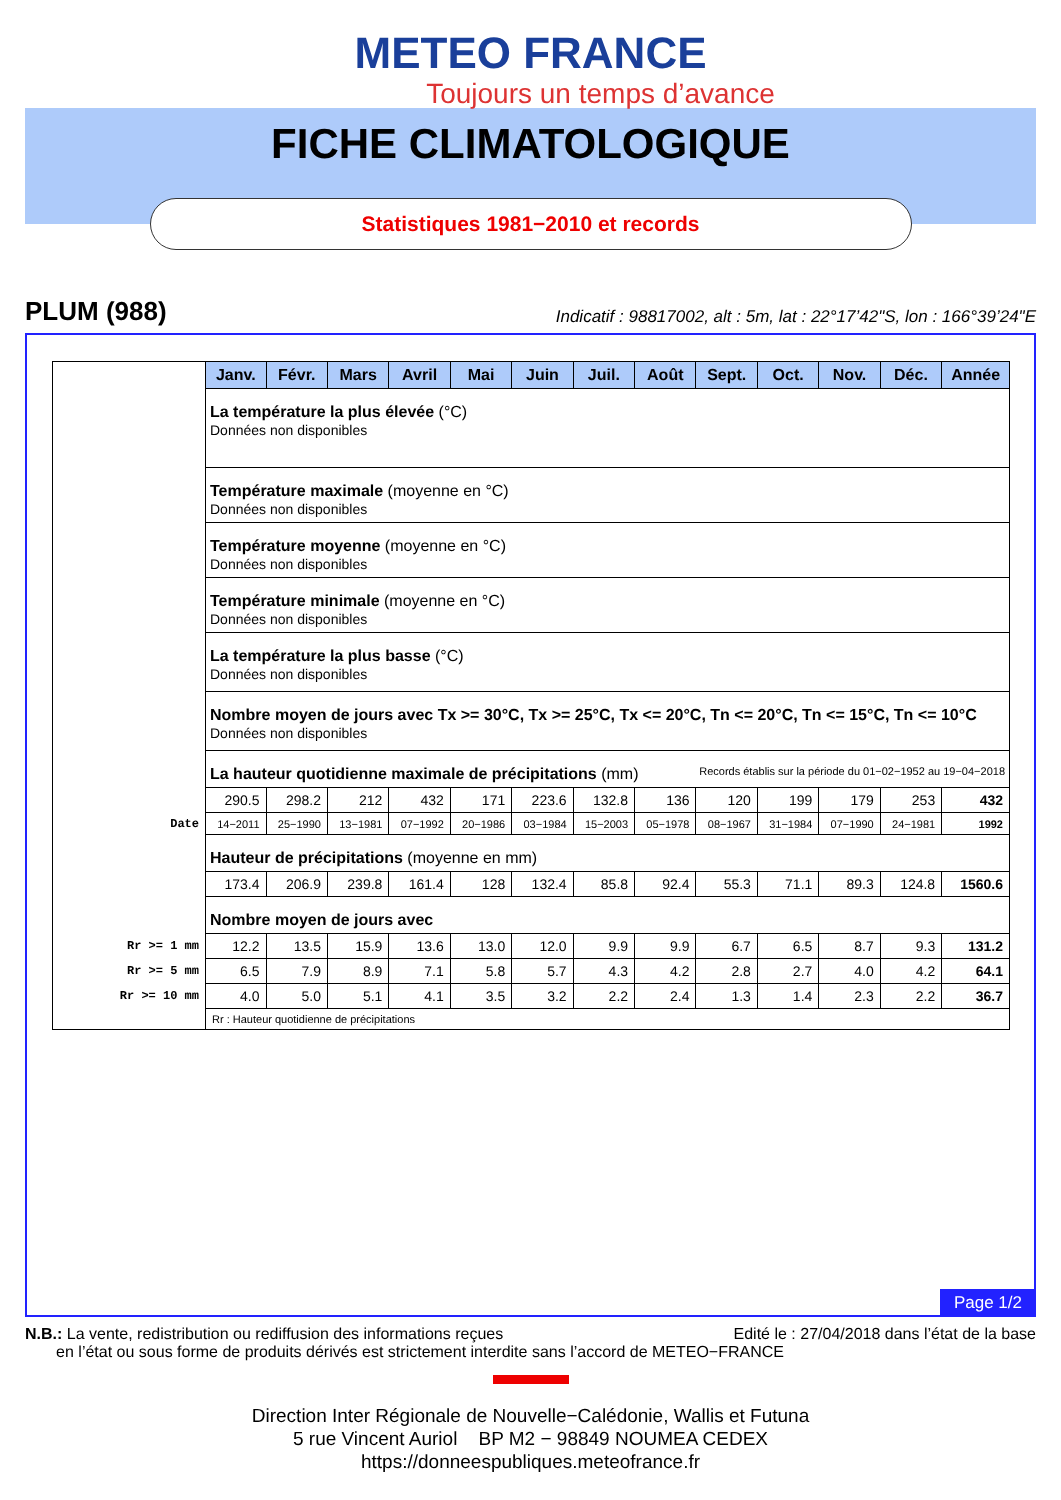METEO FRANCE
Toujours un temps d’avance
FICHE CLIMATOLOGIQUE
Statistiques 1981−2010 et records
PLUM (988) Indicatif : 98817002, alt : 5m, lat : 22°17’42"S, lon : 166°39’24"E
| | Janv. | Févr. | Mars | Avril | Mai | Juin | Juil. | Août | Sept. | Oct. | Nov. | Déc. | Année |
| | La température la plus élevée (°C) Données non disponibles | | | | | | | | | | | | |
| | Température maximale (moyenne en °C) Données non disponibles | | | | | | | | | | | | |
| | Température moyenne (moyenne en °C) Données non disponibles | | | | | | | | | | | | |
| | Température minimale (moyenne en °C) Données non disponibles | | | | | | | | | | | | |
| | La température la plus basse (°C) Données non disponibles | | | | | | | | | | | | |
| | Nombre moyen de jours avec Tx >= 30°C, Tx >= 25°C, Tx <= 20°C, Tn <= 20°C, Tn <= 15°C, Tn <= 10°C Données non disponibles | | | | | | | | | | | | |
| | La hauteur quotidienne maximale de précipitations (mm) Records établis sur la période du 01−02−1952 au 19−04−2018 | | | | | | | | | | | | |
| | 290.5 | 298.2 | 212 | 432 | 171 | 223.6 | 132.8 | 136 | 120 | 199 | 179 | 253 | 432 |
| Date | 14−2011 | 25−1990 | 13−1981 | 07−1992 | 20−1986 | 03−1984 | 15−2003 | 05−1978 | 08−1967 | 31−1984 | 07−1990 | 24−1981 | 1992 |
| | Hauteur de précipitations (moyenne en mm) | | | | | | | | | | | | |
| | 173.4 | 206.9 | 239.8 | 161.4 | 128 | 132.4 | 85.8 | 92.4 | 55.3 | 71.1 | 89.3 | 124.8 | 1560.6 |
| | Nombre moyen de jours avec | | | | | | | | | | | | |
| Rr >= 1 mm | 12.2 | 13.5 | 15.9 | 13.6 | 13.0 | 12.0 | 9.9 | 9.9 | 6.7 | 6.5 | 8.7 | 9.3 | 131.2 |
| Rr >= 5 mm | 6.5 | 7.9 | 8.9 | 7.1 | 5.8 | 5.7 | 4.3 | 4.2 | 2.8 | 2.7 | 4.0 | 4.2 | 64.1 |
| Rr >= 10 mm | 4.0 | 5.0 | 5.1 | 4.1 | 3.5 | 3.2 | 2.2 | 2.4 | 1.3 | 1.4 | 2.3 | 2.2 | 36.7 |
| | Rr : Hauteur quotidienne de précipitations | | | | | | | | | | | | |
Page 1/2
Edité le : 27/04/2018 dans l’état de la base N.B.: La vente, redistribution ou rediffusion des informations reçues
en l’état ou sous forme de produits dérivés est strictement interdite sans l’accord de METEO−FRANCE
Direction Inter Régionale de Nouvelle−Calédonie, Wallis et Futuna
5 rue Vincent Auriol BP M2 − 98849 NOUMEA CEDEX
https://donneespubliques.meteofrance.fr